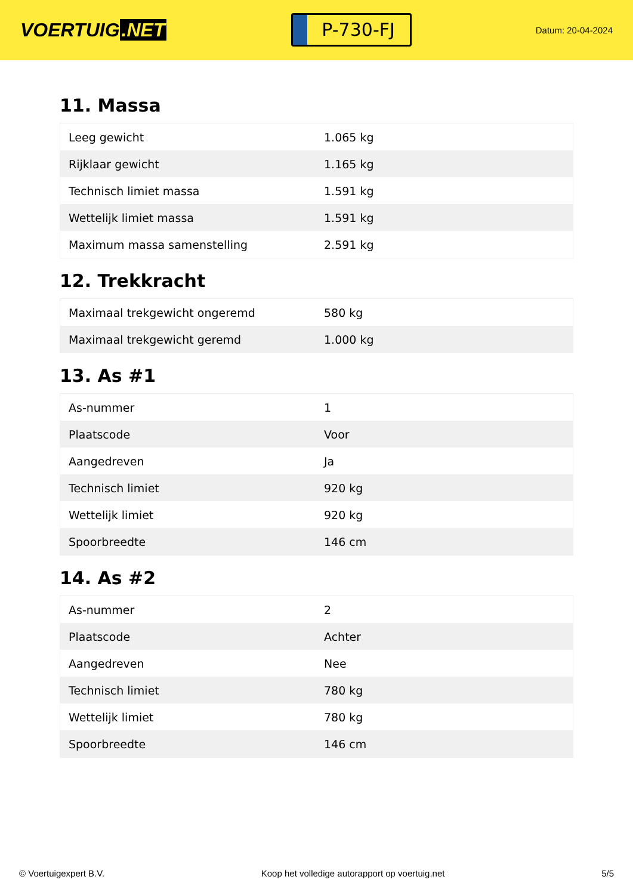VOERTUIG.NET
P-730-FJ
Datum: 20-04-2024
11. Massa
| Leeg gewicht | 1.065 kg |
| Rijklaar gewicht | 1.165 kg |
| Technisch limiet massa | 1.591 kg |
| Wettelijk limiet massa | 1.591 kg |
| Maximum massa samenstelling | 2.591 kg |
12. Trekkracht
| Maximaal trekgewicht ongeremd | 580 kg |
| Maximaal trekgewicht geremd | 1.000 kg |
13. As #1
| As-nummer | 1 |
| Plaatscode | Voor |
| Aangedreven | Ja |
| Technisch limiet | 920 kg |
| Wettelijk limiet | 920 kg |
| Spoorbreedte | 146 cm |
14. As #2
| As-nummer | 2 |
| Plaatscode | Achter |
| Aangedreven | Nee |
| Technisch limiet | 780 kg |
| Wettelijk limiet | 780 kg |
| Spoorbreedte | 146 cm |
© Voertuigexpert B.V. Koop het volledige autorapport op voertuig.net 5/5